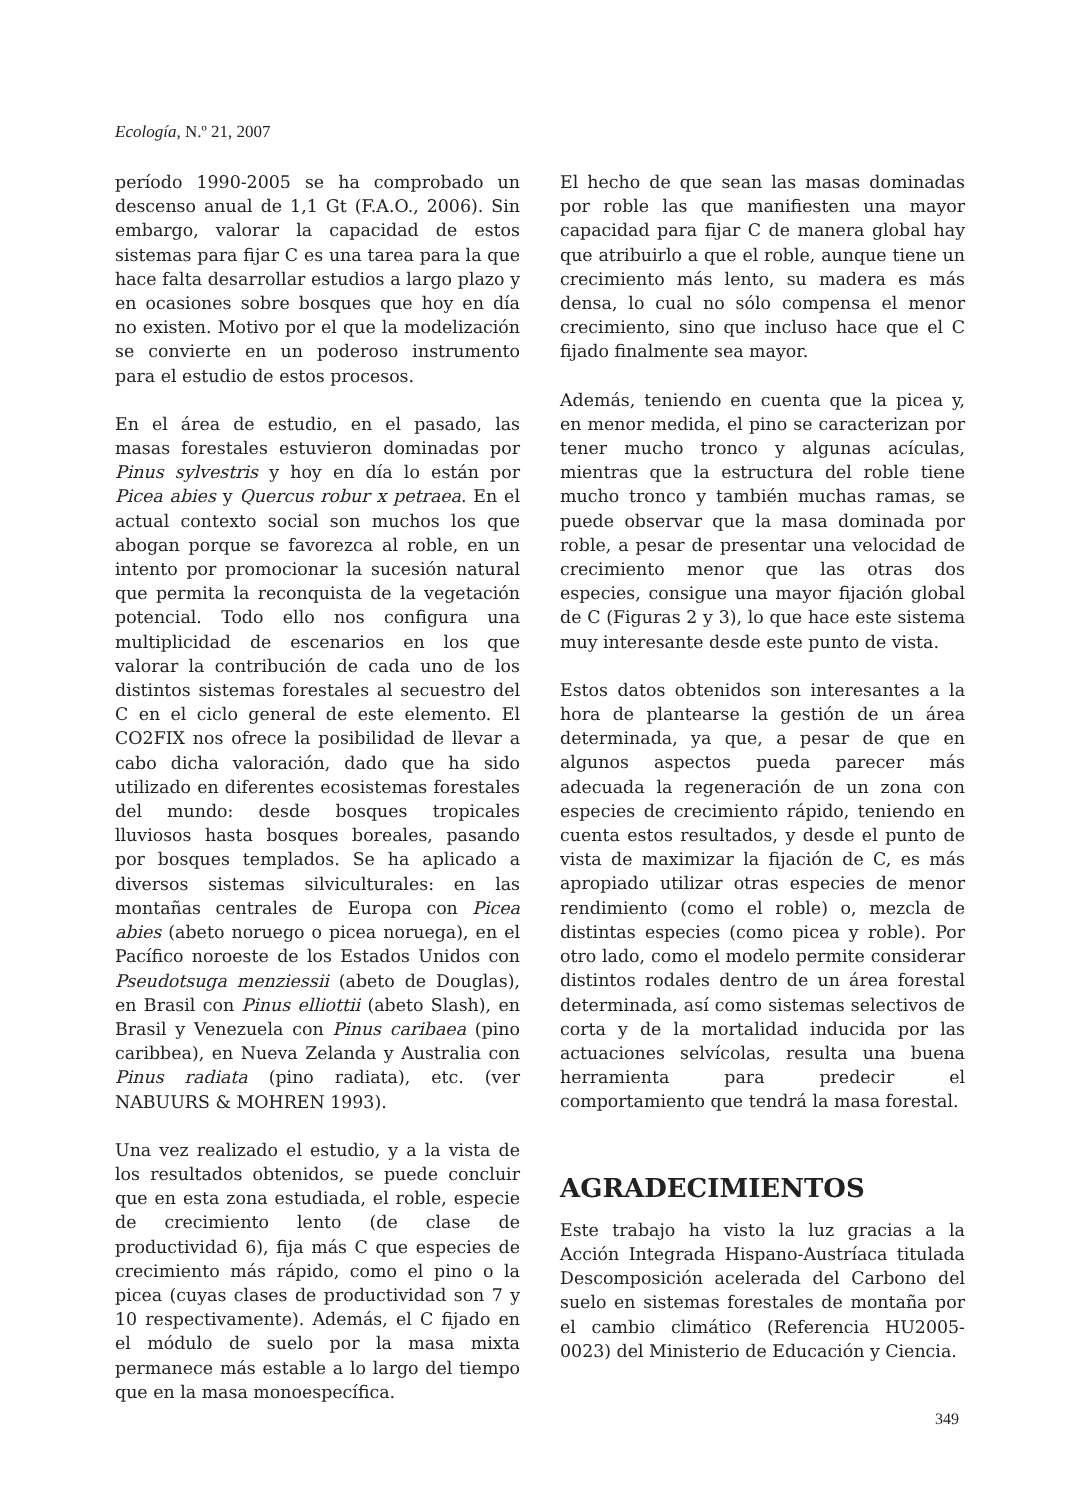Ecología, N.º 21, 2007
período 1990-2005 se ha comprobado un descenso anual de 1,1 Gt (F.A.O., 2006). Sin embargo, valorar la capacidad de estos sistemas para fijar C es una tarea para la que hace falta desarrollar estudios a largo plazo y en ocasiones sobre bosques que hoy en día no existen. Motivo por el que la modelización se convierte en un poderoso instrumento para el estudio de estos procesos.
En el área de estudio, en el pasado, las masas forestales estuvieron dominadas por Pinus sylvestris y hoy en día lo están por Picea abies y Quercus robur x petraea. En el actual contexto social son muchos los que abogan porque se favorezca al roble, en un intento por promocionar la sucesión natural que permita la reconquista de la vegetación potencial. Todo ello nos configura una multiplicidad de escenarios en los que valorar la contribución de cada uno de los distintos sistemas forestales al secuestro del C en el ciclo general de este elemento. El CO2FIX nos ofrece la posibilidad de llevar a cabo dicha valoración, dado que ha sido utilizado en diferentes ecosistemas forestales del mundo: desde bosques tropicales lluviosos hasta bosques boreales, pasando por bosques templados. Se ha aplicado a diversos sistemas silviculturales: en las montañas centrales de Europa con Picea abies (abeto noruego o picea noruega), en el Pacífico noroeste de los Estados Unidos con Pseudotsuga menziessii (abeto de Douglas), en Brasil con Pinus elliottii (abeto Slash), en Brasil y Venezuela con Pinus caribaea (pino caribbea), en Nueva Zelanda y Australia con Pinus radiata (pino radiata), etc. (ver NABUURS & MOHREN 1993).
Una vez realizado el estudio, y a la vista de los resultados obtenidos, se puede concluir que en esta zona estudiada, el roble, especie de crecimiento lento (de clase de productividad 6), fija más C que especies de crecimiento más rápido, como el pino o la picea (cuyas clases de productividad son 7 y 10 respectivamente). Además, el C fijado en el módulo de suelo por la masa mixta permanece más estable a lo largo del tiempo que en la masa monoespecífica.
El hecho de que sean las masas dominadas por roble las que manifiesten una mayor capacidad para fijar C de manera global hay que atribuirlo a que el roble, aunque tiene un crecimiento más lento, su madera es más densa, lo cual no sólo compensa el menor crecimiento, sino que incluso hace que el C fijado finalmente sea mayor.
Además, teniendo en cuenta que la picea y, en menor medida, el pino se caracterizan por tener mucho tronco y algunas acículas, mientras que la estructura del roble tiene mucho tronco y también muchas ramas, se puede observar que la masa dominada por roble, a pesar de presentar una velocidad de crecimiento menor que las otras dos especies, consigue una mayor fijación global de C (Figuras 2 y 3), lo que hace este sistema muy interesante desde este punto de vista.
Estos datos obtenidos son interesantes a la hora de plantearse la gestión de un área determinada, ya que, a pesar de que en algunos aspectos pueda parecer más adecuada la regeneración de un zona con especies de crecimiento rápido, teniendo en cuenta estos resultados, y desde el punto de vista de maximizar la fijación de C, es más apropiado utilizar otras especies de menor rendimiento (como el roble) o, mezcla de distintas especies (como picea y roble). Por otro lado, como el modelo permite considerar distintos rodales dentro de un área forestal determinada, así como sistemas selectivos de corta y de la mortalidad inducida por las actuaciones selvícolas, resulta una buena herramienta para predecir el comportamiento que tendrá la masa forestal.
AGRADECIMIENTOS
Este trabajo ha visto la luz gracias a la Acción Integrada Hispano-Austríaca titulada Descomposición acelerada del Carbono del suelo en sistemas forestales de montaña por el cambio climático (Referencia HU2005-0023) del Ministerio de Educación y Ciencia.
349